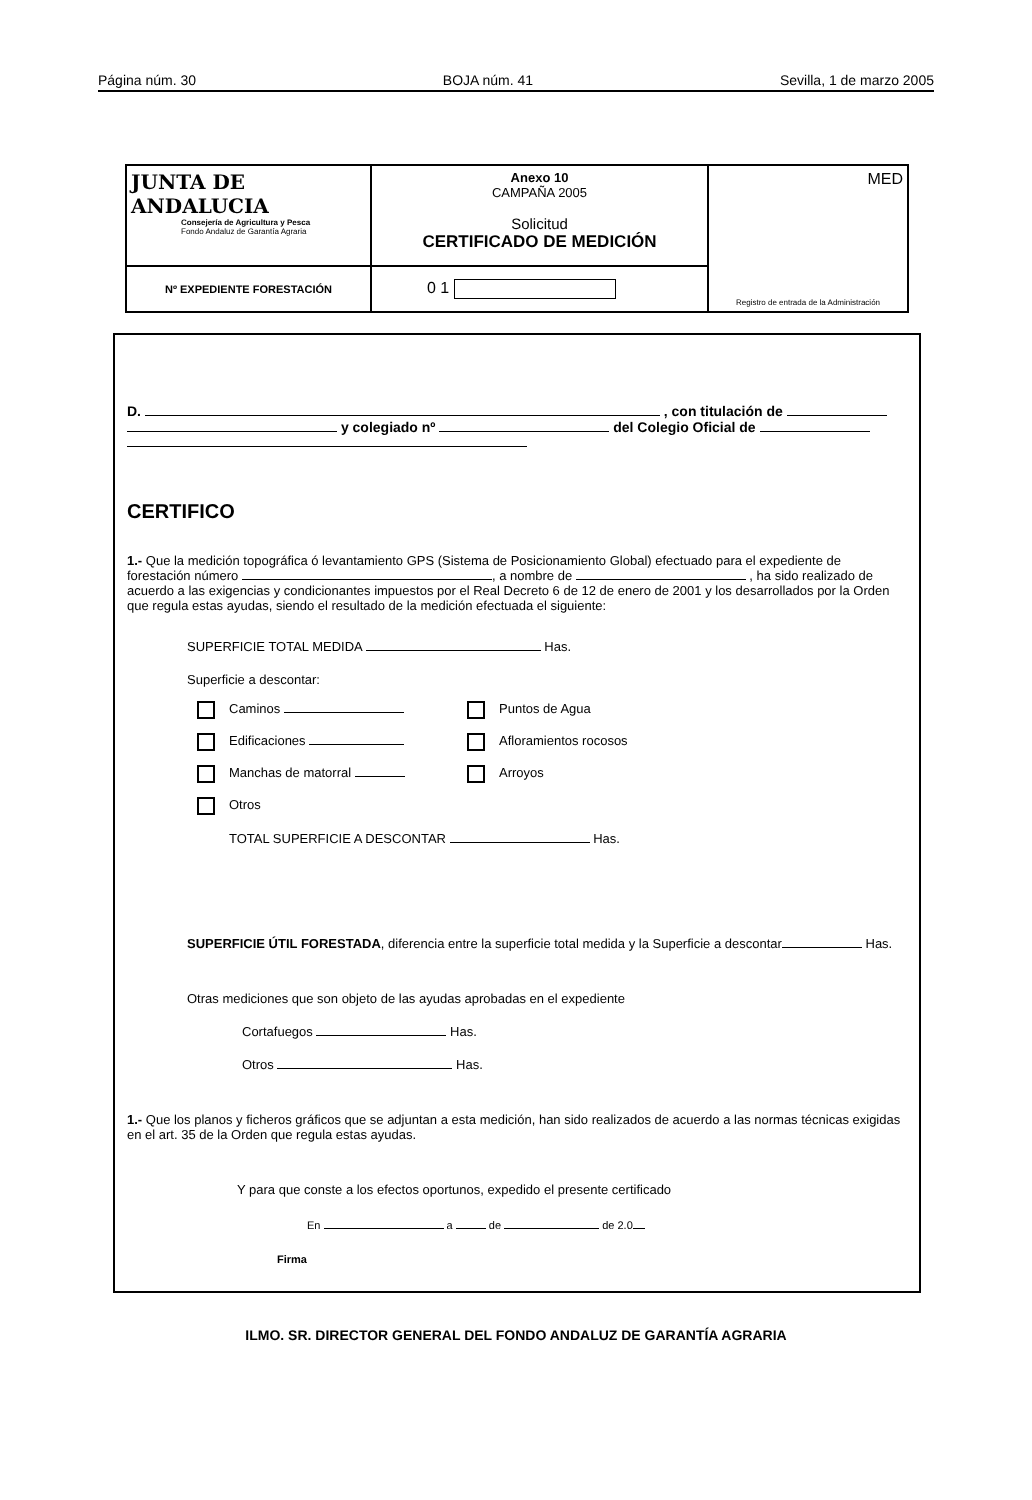Página núm. 30 BOJA núm. 41 Sevilla, 1 de marzo 2005
| JUNTA DE ANDALUCIA Consejería de Agricultura y Pesca Fondo Andaluz de Garantía Agraria | Anexo 10 CAMPAÑA 2005 Solicitud CERTIFICADO DE MEDICIÓN | MED Registro de entrada de la Administración |
| Nº EXPEDIENTE FORESTACIÓN | 0 1 | |
D. , con titulación de
y colegiado nº del Colegio Oficial de
CERTIFICO
1.- Que la medición topográfica ó levantamiento GPS (Sistema de Posicionamiento Global) efectuado para el expediente de forestación número , a nombre de , ha sido realizado de acuerdo a las exigencias y condicionantes impuestos por el Real Decreto 6 de 12 de enero de 2001 y los desarrollados por la Orden que regula estas ayudas, siendo el resultado de la medición efectuada el siguiente:
SUPERFICIE TOTAL MEDIDA Has.
Superficie a descontar:
Caminos Puntos de Agua
Edificaciones Afloramientos rocosos
Manchas de matorral Arroyos
Otros
TOTAL SUPERFICIE A DESCONTAR Has.
SUPERFICIE ÚTIL FORESTADA, diferencia entre la superficie total medida y la Superficie a descontar Has.
Otras mediciones que son objeto de las ayudas aprobadas en el expediente
Cortafuegos Has.
Otros Has.
1.- Que los planos y ficheros gráficos que se adjuntan a esta medición, han sido realizados de acuerdo a las normas técnicas exigidas en el art. 35 de la Orden que regula estas ayudas.
Y para que conste a los efectos oportunos, expedido el presente certificado
En a de de 2.0
Firma
ILMO. SR. DIRECTOR GENERAL DEL FONDO ANDALUZ DE GARANTÍA AGRARIA